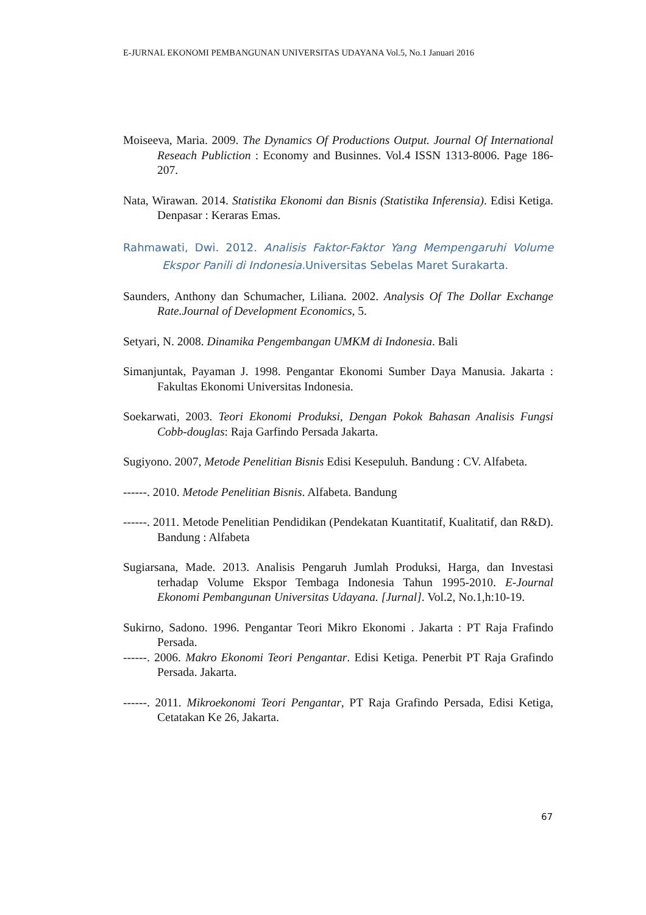E-JURNAL EKONOMI PEMBANGUNAN UNIVERSITAS UDAYANA Vol.5, No.1 Januari 2016
Moiseeva, Maria. 2009. The Dynamics Of Productions Output. Journal Of International Reseach Publiction : Economy and Businnes. Vol.4 ISSN 1313-8006. Page 186-207.
Nata, Wirawan. 2014. Statistika Ekonomi dan Bisnis (Statistika Inferensia). Edisi Ketiga. Denpasar : Keraras Emas.
Rahmawati, Dwi. 2012. Analisis Faktor-Faktor Yang Mempengaruhi Volume Ekspor Panili di Indonesia. Universitas Sebelas Maret Surakarta.
Saunders, Anthony dan Schumacher, Liliana. 2002. Analysis Of The Dollar Exchange Rate.Journal of Development Economics, 5.
Setyari, N. 2008. Dinamika Pengembangan UMKM di Indonesia. Bali
Simanjuntak, Payaman J. 1998. Pengantar Ekonomi Sumber Daya Manusia. Jakarta : Fakultas Ekonomi Universitas Indonesia.
Soekarwati, 2003. Teori Ekonomi Produksi, Dengan Pokok Bahasan Analisis Fungsi Cobb-douglas: Raja Garfindo Persada Jakarta.
Sugiyono. 2007, Metode Penelitian Bisnis Edisi Kesepuluh. Bandung : CV. Alfabeta.
------. 2010. Metode Penelitian Bisnis. Alfabeta. Bandung
------. 2011. Metode Penelitian Pendidikan (Pendekatan Kuantitatif, Kualitatif, dan R&D). Bandung : Alfabeta
Sugiarsana, Made. 2013. Analisis Pengaruh Jumlah Produksi, Harga, dan Investasi terhadap Volume Ekspor Tembaga Indonesia Tahun 1995-2010. E-Journal Ekonomi Pembangunan Universitas Udayana. [Jurnal]. Vol.2, No.1,h:10-19.
Sukirno, Sadono. 1996. Pengantar Teori Mikro Ekonomi . Jakarta : PT Raja Frafindo Persada.
------. 2006. Makro Ekonomi Teori Pengantar. Edisi Ketiga. Penerbit PT Raja Grafindo Persada. Jakarta.
------. 2011. Mikroekonomi Teori Pengantar, PT Raja Grafindo Persada, Edisi Ketiga, Cetatakan Ke 26, Jakarta.
67